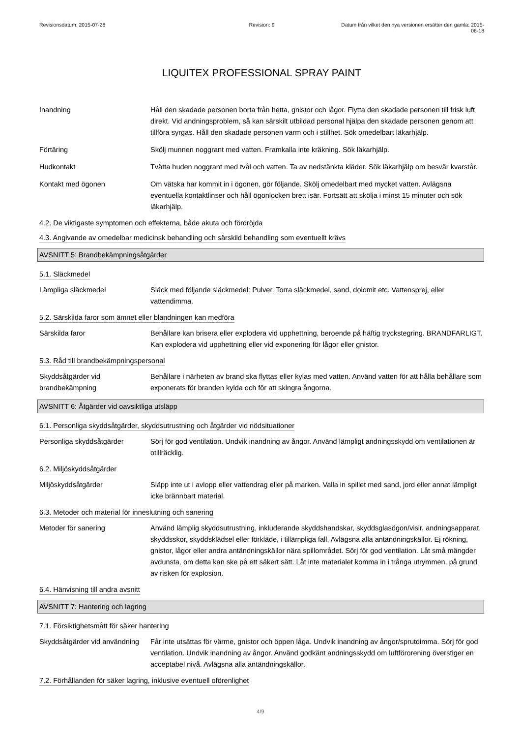Revisionsdatum: 2015-07-28 Revision: 9 Datum från vilket den nya versionen ersätter den gamla: 2015-06-18
LIQUITEX PROFESSIONAL SPRAY PAINT
Inandning Håll den skadade personen borta från hetta, gnistor och lågor. Flytta den skadade personen till frisk luft direkt. Vid andningsproblem, så kan särskilt utbildad personal hjälpa den skadade personen genom att tillföra syrgas. Håll den skadade personen varm och i stillhet. Sök omedelbart läkarhjälp.
Förtäring Skölj munnen noggrant med vatten. Framkalla inte kräkning. Sök läkarhjälp.
Hudkontakt Tvätta huden noggrant med tvål och vatten. Ta av nedstänkta kläder. Sök läkarhjälp om besvär kvarstår.
Kontakt med ögonen Om vätska har kommit in i ögonen, gör följande. Skölj omedelbart med mycket vatten. Avlägsna eventuella kontaktlinser och håll ögonlocken brett isär. Fortsätt att skölja i minst 15 minuter och sök läkarhjälp.
4.2. De viktigaste symptomen och effekterna, både akuta och fördröjda
4.3. Angivande av omedelbar medicinsk behandling och särskild behandling som eventuellt krävs
AVSNITT 5: Brandbekämpningsåtgärder
5.1. Släckmedel
Lämpliga släckmedel Släck med följande släckmedel: Pulver. Torra släckmedel, sand, dolomit etc. Vattensprej, eller vattendimma.
5.2. Särskilda faror som ämnet eller blandningen kan medföra
Särskilda faror Behållare kan brisera eller explodera vid upphettning, beroende på häftig tryckstegring. BRANDFARLIGT. Kan explodera vid upphettning eller vid exponering för lågor eller gnistor.
5.3. Råd till brandbekämpningspersonal
Skyddsåtgärder vid brandbekämpning
Behållare i närheten av brand ska flyttas eller kylas med vatten. Använd vatten för att hålla behållare som exponerats för branden kylda och för att skingra ångorna.
AVSNITT 6: Åtgärder vid oavsiktliga utsläpp
6.1. Personliga skyddsåtgärder, skyddsutrustning och åtgärder vid nödsituationer
Personliga skyddsåtgärder Sörj för god ventilation. Undvik inandning av ångor. Använd lämpligt andningsskydd om ventilationen är otillräcklig.
6.2. Miljöskyddsåtgärder
Miljöskyddsåtgärder Släpp inte ut i avlopp eller vattendrag eller på marken. Valla in spillet med sand, jord eller annat lämpligt icke brännbart material.
6.3. Metoder och material för inneslutning och sanering
Metoder för sanering Använd lämplig skyddsutrustning, inkluderande skyddshandskar, skyddsglasögon/visir, andningsapparat, skyddsskor, skyddsklädsel eller förkläde, i tillämpliga fall. Avlägsna alla antändningskällor. Ej rökning, gnistor, lågor eller andra antändningskällor nära spillområdet. Sörj för god ventilation. Låt små mängder avdunsta, om detta kan ske på ett säkert sätt. Låt inte materialet komma in i trånga utrymmen, på grund av risken för explosion.
6.4. Hänvisning till andra avsnitt
AVSNITT 7: Hantering och lagring
7.1. Försiktighetsmått för säker hantering
Skyddsåtgärder vid användning
Får inte utsättas för värme, gnistor och öppen låga. Undvik inandning av ångor/sprutdimma. Sörj för god ventilation. Undvik inandning av ångor. Använd godkänt andningsskydd om luftförorening överstiger en acceptabel nivå. Avlägsna alla antändningskällor.
7.2. Förhållanden för säker lagring, inklusive eventuell oförenlighet
4/9